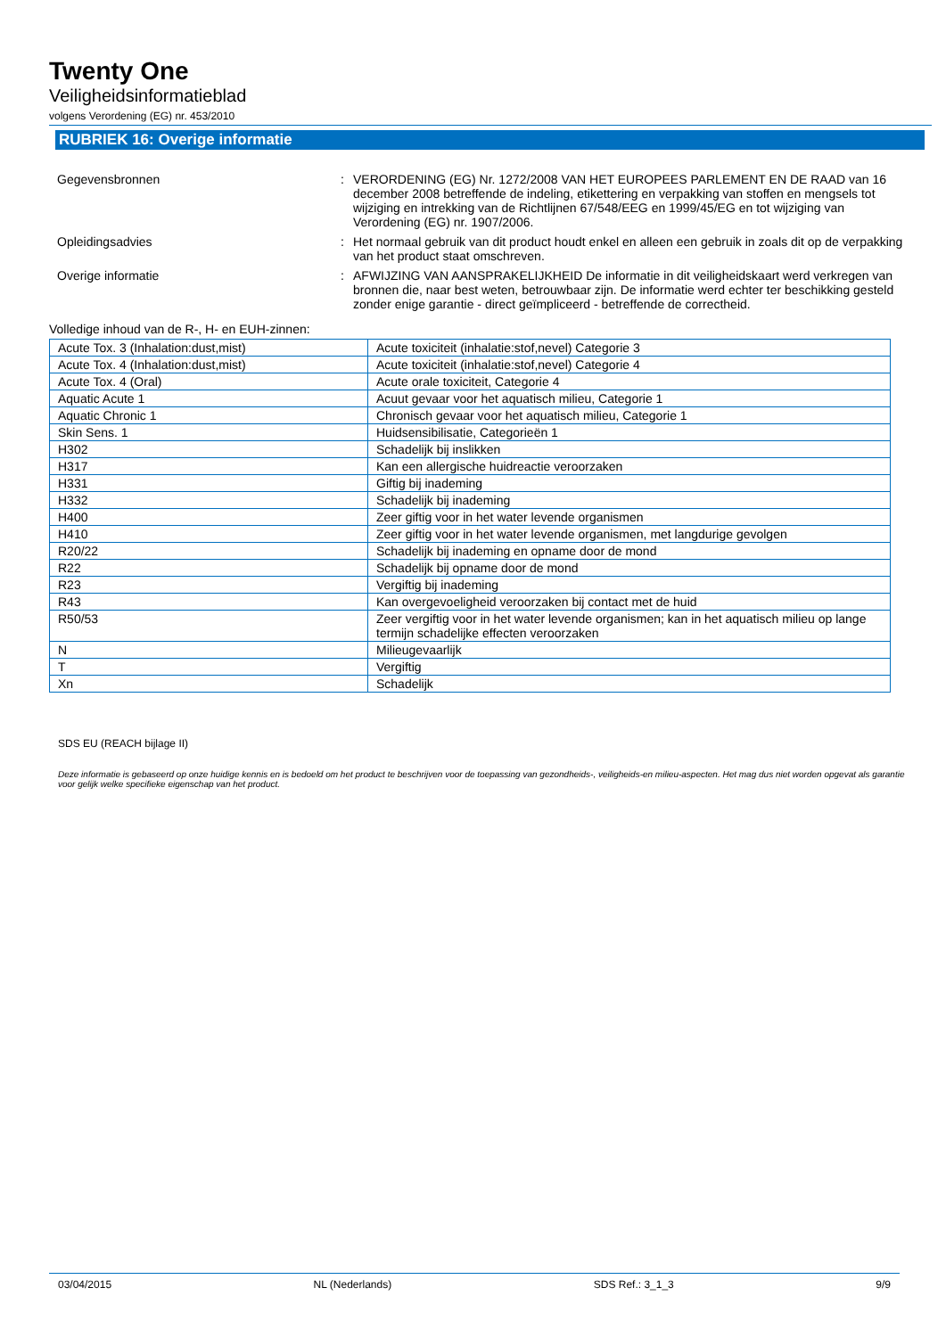Twenty One
Veiligheidsinformatieblad
volgens Verordening (EG) nr. 453/2010
RUBRIEK 16: Overige informatie
Gegevensbronnen
:
VERORDENING (EG) Nr. 1272/2008 VAN HET EUROPEES PARLEMENT EN DE RAAD van 16 december 2008 betreffende de indeling, etikettering en verpakking van stoffen en mengsels tot wijziging en intrekking van de Richtlijnen 67/548/EEG en 1999/45/EG en tot wijziging van Verordening (EG) nr. 1907/2006.
Opleidingsadvies
:
Het normaal gebruik van dit product houdt enkel en alleen een gebruik in zoals dit op de verpakking van het product staat omschreven.
Overige informatie
:
AFWIJZING VAN AANSPRAKELIJKHEID De informatie in dit veiligheidskaart werd verkregen van bronnen die, naar best weten, betrouwbaar zijn. De informatie werd echter ter beschikking gesteld zonder enige garantie - direct geïmpliceerd - betreffende de correctheid.
Volledige inhoud van de R-, H- en EUH-zinnen:
| Acute Tox. 3 (Inhalation:dust,mist) | Acute toxiciteit (inhalatie:stof,nevel) Categorie 3 |
| Acute Tox. 4 (Inhalation:dust,mist) | Acute toxiciteit (inhalatie:stof,nevel) Categorie 4 |
| Acute Tox. 4 (Oral) | Acute orale toxiciteit, Categorie 4 |
| Aquatic Acute 1 | Acuut gevaar voor het aquatisch milieu, Categorie 1 |
| Aquatic Chronic 1 | Chronisch gevaar voor het aquatisch milieu, Categorie 1 |
| Skin Sens. 1 | Huidsensibilisatie, Categorieën 1 |
| H302 | Schadelijk bij inslikken |
| H317 | Kan een allergische huidreactie veroorzaken |
| H331 | Giftig bij inademing |
| H332 | Schadelijk bij inademing |
| H400 | Zeer giftig voor in het water levende organismen |
| H410 | Zeer giftig voor in het water levende organismen, met langdurige gevolgen |
| R20/22 | Schadelijk bij inademing en opname door de mond |
| R22 | Schadelijk bij opname door de mond |
| R23 | Vergiftig bij inademing |
| R43 | Kan overgevoeligheid veroorzaken bij contact met de huid |
| R50/53 | Zeer vergiftig voor in het water levende organismen; kan in het aquatisch milieu op lange termijn schadelijke effecten veroorzaken |
| N | Milieugevaarlijk |
| T | Vergiftig |
| Xn | Schadelijk |
SDS EU (REACH bijlage II)
Deze informatie is gebaseerd op onze huidige kennis en is bedoeld om het product te beschrijven voor de toepassing van gezondheids-, veiligheids-en milieu-aspecten. Het mag dus niet worden opgevat als garantie voor gelijk welke specifieke eigenschap van het product.
03/04/2015 NL (Nederlands) SDS Ref.: 3_1_3 9/9